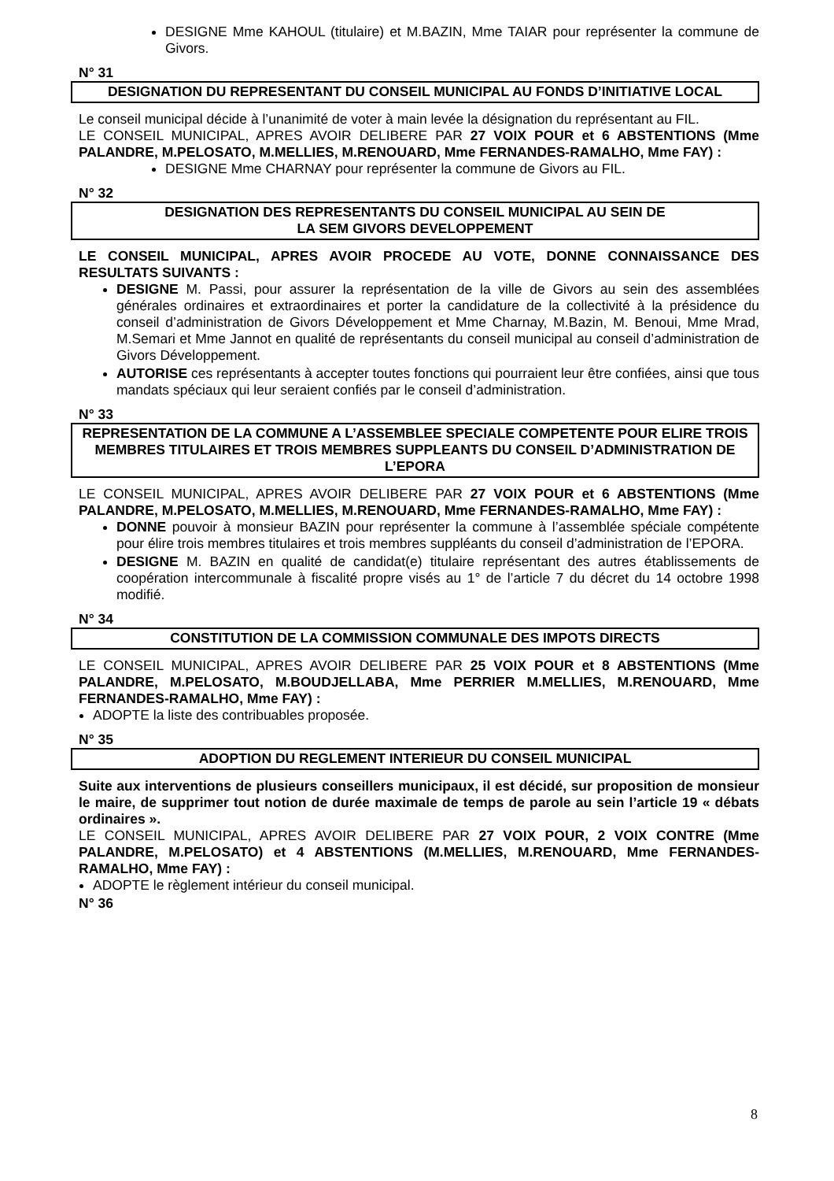DESIGNE Mme KAHOUL (titulaire) et M.BAZIN, Mme TAIAR pour représenter la commune de Givors.
N° 31
DESIGNATION DU REPRESENTANT DU CONSEIL MUNICIPAL AU FONDS D’INITIATIVE LOCAL
Le conseil municipal décide à l’unanimité de voter à main levée la désignation du représentant au FIL.
LE CONSEIL MUNICIPAL, APRES AVOIR DELIBERE PAR 27 VOIX POUR et 6 ABSTENTIONS (Mme PALANDRE, M.PELOSATO, M.MELLIES, M.RENOUARD, Mme FERNANDES-RAMALHO, Mme FAY) :
DESIGNE Mme CHARNAY pour représenter la commune de Givors au FIL.
N° 32
DESIGNATION DES REPRESENTANTS DU CONSEIL MUNICIPAL AU SEIN DE
LA SEM GIVORS DEVELOPPEMENT
LE CONSEIL MUNICIPAL, APRES AVOIR PROCEDE AU VOTE, DONNE CONNAISSANCE DES RESULTATS SUIVANTS :
DESIGNE M. Passi, pour assurer la représentation de la ville de Givors au sein des assemblées générales ordinaires et extraordinaires et porter la candidature de la collectivité à la présidence du conseil d’administration de Givors Développement et Mme Charnay, M.Bazin, M. Benoui, Mme Mrad, M.Semari et Mme Jannot en qualité de représentants du conseil municipal au conseil d’administration de Givors Développement.
AUTORISE ces représentants à accepter toutes fonctions qui pourraient leur être confiées, ainsi que tous mandats spéciaux qui leur seraient confiés par le conseil d’administration.
N° 33
REPRESENTATION DE LA COMMUNE A L’ASSEMBLEE SPECIALE COMPETENTE POUR ELIRE TROIS MEMBRES TITULAIRES ET TROIS MEMBRES SUPPLEANTS DU CONSEIL D’ADMINISTRATION DE L’EPORA
LE CONSEIL MUNICIPAL, APRES AVOIR DELIBERE PAR 27 VOIX POUR et 6 ABSTENTIONS (Mme PALANDRE, M.PELOSATO, M.MELLIES, M.RENOUARD, Mme FERNANDES-RAMALHO, Mme FAY) :
DONNE pouvoir à monsieur BAZIN pour représenter la commune à l’assemblée spéciale compétente pour élire trois membres titulaires et trois membres suppléants du conseil d’administration de l’EPORA.
DESIGNE M. BAZIN en qualité de candidat(e) titulaire représentant des autres établissements de coopération intercommunale à fiscalité propre visés au 1° de l’article 7 du décret du 14 octobre 1998 modifié.
N° 34
CONSTITUTION DE LA COMMISSION COMMUNALE DES IMPOTS DIRECTS
LE CONSEIL MUNICIPAL, APRES AVOIR DELIBERE PAR 25 VOIX POUR et 8 ABSTENTIONS (Mme PALANDRE, M.PELOSATO, M.BOUDJELLABA, Mme PERRIER M.MELLIES, M.RENOUARD, Mme FERNANDES-RAMALHO, Mme FAY) :
ADOPTE la liste des contribuables proposée.
N° 35
ADOPTION DU REGLEMENT INTERIEUR DU CONSEIL MUNICIPAL
Suite aux interventions de plusieurs conseillers municipaux, il est décidé, sur proposition de monsieur le maire, de supprimer tout notion de durée maximale de temps de parole au sein l’article 19 « débats ordinaires ».
LE CONSEIL MUNICIPAL, APRES AVOIR DELIBERE PAR 27 VOIX POUR, 2 VOIX CONTRE (Mme PALANDRE, M.PELOSATO) et 4 ABSTENTIONS (M.MELLIES, M.RENOUARD, Mme FERNANDES-RAMALHO, Mme FAY) :
ADOPTE le règlement intérieur du conseil municipal.
N° 36
8